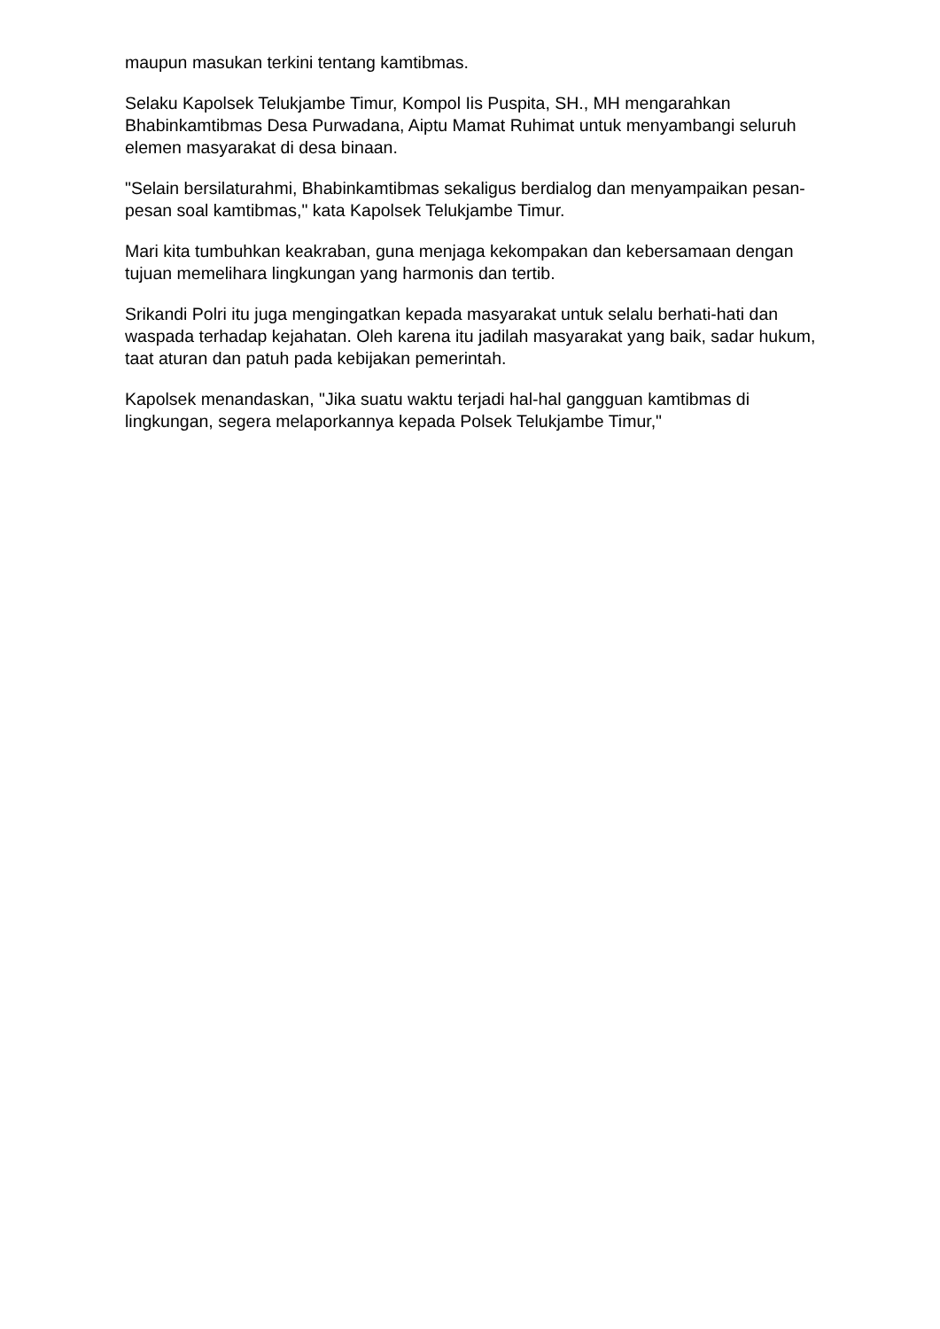maupun masukan terkini tentang kamtibmas.
Selaku Kapolsek Telukjambe Timur, Kompol Iis Puspita, SH., MH mengarahkan Bhabinkamtibmas Desa Purwadana, Aiptu Mamat Ruhimat untuk menyambangi seluruh elemen masyarakat di desa binaan.
"Selain bersilaturahmi, Bhabinkamtibmas sekaligus berdialog dan menyampaikan pesan-pesan soal kamtibmas," kata Kapolsek Telukjambe Timur.
Mari kita tumbuhkan keakraban, guna menjaga kekompakan dan kebersamaan dengan tujuan memelihara lingkungan yang harmonis dan tertib.
Srikandi Polri itu juga mengingatkan kepada masyarakat untuk selalu berhati-hati dan waspada terhadap kejahatan. Oleh karena itu jadilah masyarakat yang baik, sadar hukum, taat aturan dan patuh pada kebijakan pemerintah.
Kapolsek menandaskan, "Jika suatu waktu terjadi hal-hal gangguan kamtibmas di lingkungan, segera melaporkannya kepada Polsek Telukjambe Timur,"